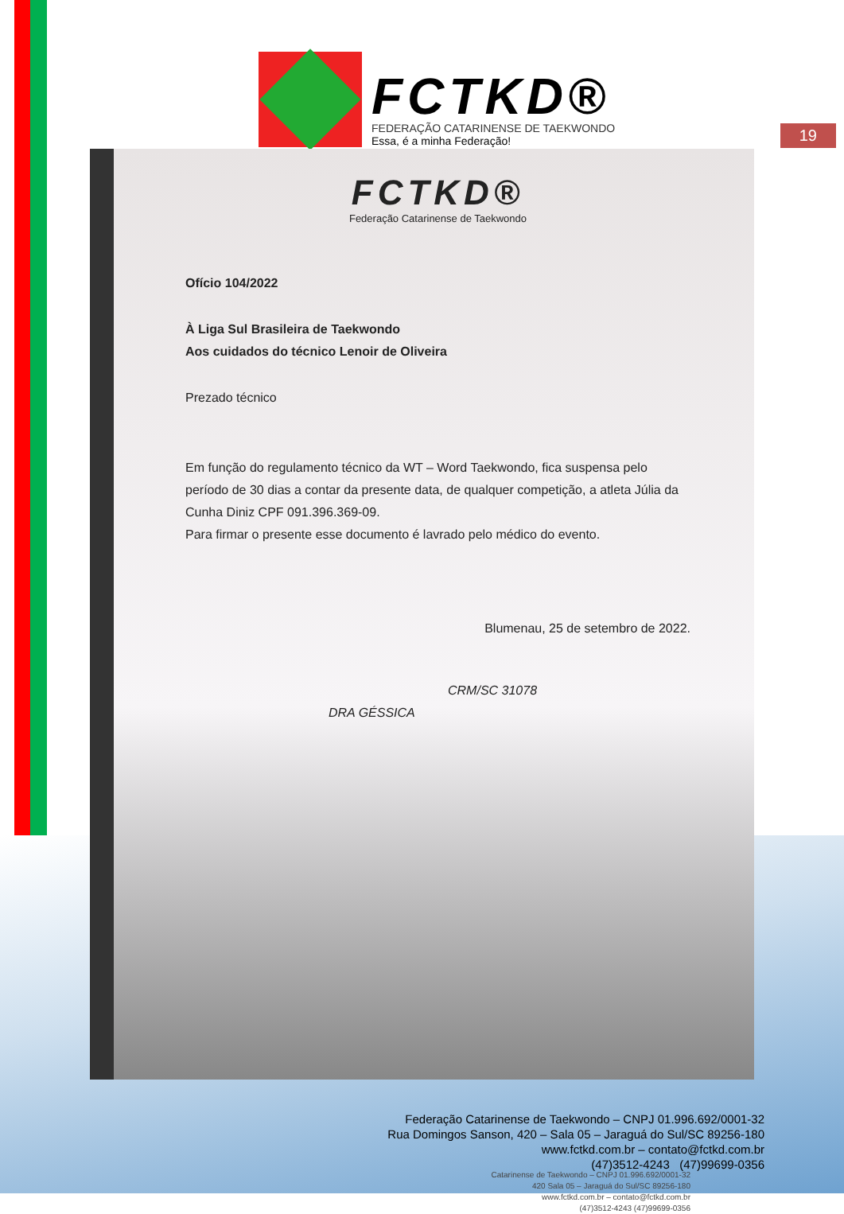FCTKD®
FEDERAÇÃO CATARINENSE DE TAEKWONDO
Essa, é a minha Federação!
19
FCTKD®
Federação Catarinense de Taekwondo
Ofício 104/2022
À Liga Sul Brasileira de Taekwondo
Aos cuidados do técnico Lenoir de Oliveira
Prezado técnico
Em função do regulamento técnico da WT – Word Taekwondo, fica suspensa pelo período de 30 dias a contar da presente data, de qualquer competição, a atleta Júlia da Cunha Diniz CPF 091.396.369-09.
Para firmar o presente esse documento é lavrado pelo médico do evento.
Blumenau, 25 de setembro de 2022.
CRM/SC 31078
DRA GÉSSICA
Catarinense de Taekwondo – CNPJ 01.996.692/0001-32
420 Sala 05 – Jaraguá do Sul/SC 89256-180
www.fctkd.com.br – contato@fctkd.com.br
(47)3512-4243 (47)99699-0356
Federação Catarinense de Taekwondo – CNPJ 01.996.692/0001-32
Rua Domingos Sanson, 420 – Sala 05 – Jaraguá do Sul/SC 89256-180
www.fctkd.com.br – contato@fctkd.com.br
(47)3512-4243 (47)99699-0356